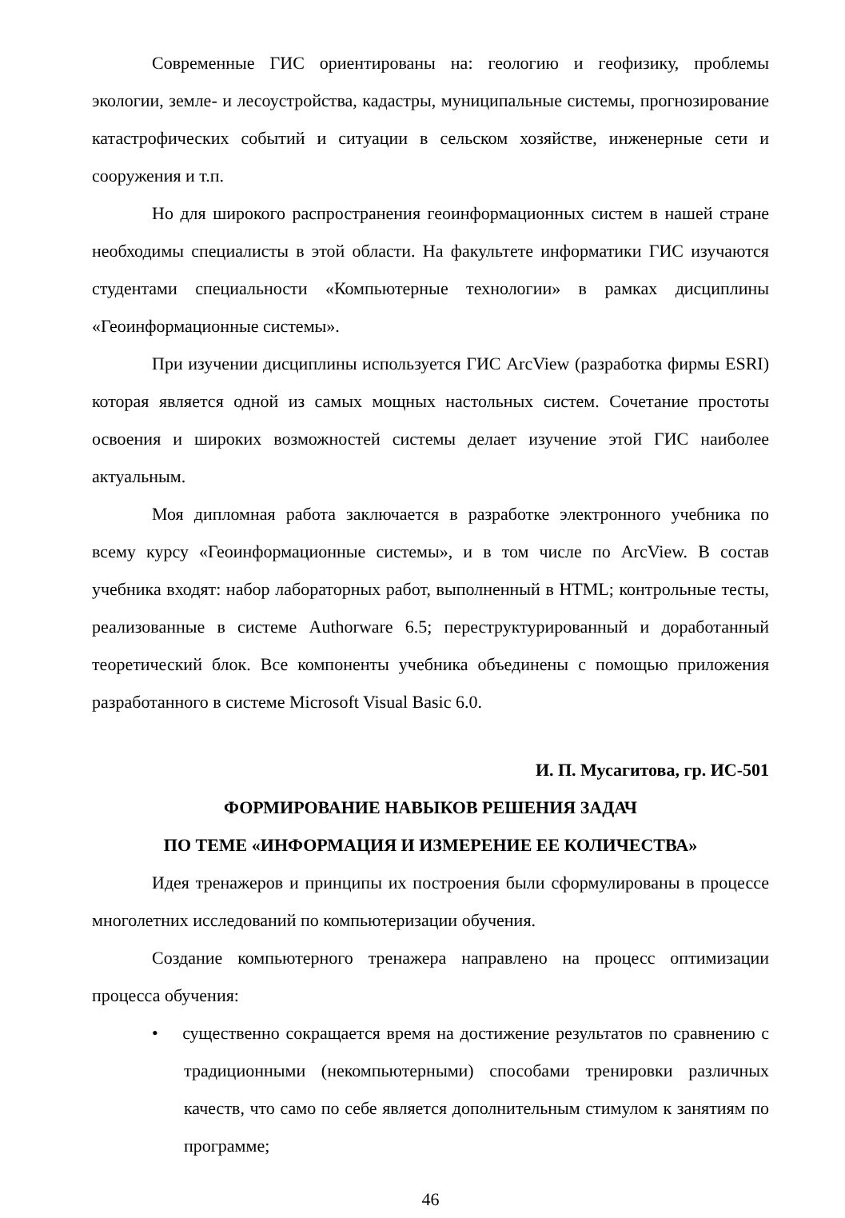Современные ГИС ориентированы на: геологию и геофизику, проблемы экологии, земле- и лесоустройства, кадастры, муниципальные системы, прогнозирование катастрофических событий и ситуации в сельском хозяйстве, инженерные сети и сооружения и т.п.
Но для широкого распространения геоинформационных систем в нашей стране необходимы специалисты в этой области. На факультете информатики ГИС изучаются студентами специальности «Компьютерные технологии» в рамках дисциплины «Геоинформационные системы».
При изучении дисциплины используется ГИС ArcView (разработка фирмы ESRI) которая является одной из самых мощных настольных систем. Сочетание простоты освоения и широких возможностей системы делает изучение этой ГИС наиболее актуальным.
Моя дипломная работа заключается в разработке электронного учебника по всему курсу «Геоинформационные системы», и в том числе по ArcView. В состав учебника входят: набор лабораторных работ, выполненный в HTML; контрольные тесты, реализованные в системе Authorware 6.5; переструктурированный и доработанный теоретический блок. Все компоненты учебника объединены с помощью приложения разработанного в системе Microsoft Visual Basic 6.0.
И. П. Мусагитова, гр. ИС-501
ФОРМИРОВАНИЕ НАВЫКОВ РЕШЕНИЯ ЗАДАЧ
ПО ТЕМЕ «ИНФОРМАЦИЯ И ИЗМЕРЕНИЕ ЕЕ КОЛИЧЕСТВА»
Идея тренажеров и принципы их построения были сформулированы в процессе многолетних исследований по компьютеризации обучения.
Создание компьютерного тренажера направлено на процесс оптимизации процесса обучения:
• существенно сокращается время на достижение результатов по сравнению с традиционными (некомпьютерными) способами тренировки различных качеств, что само по себе является дополнительным стимулом к занятиям по программе;
46